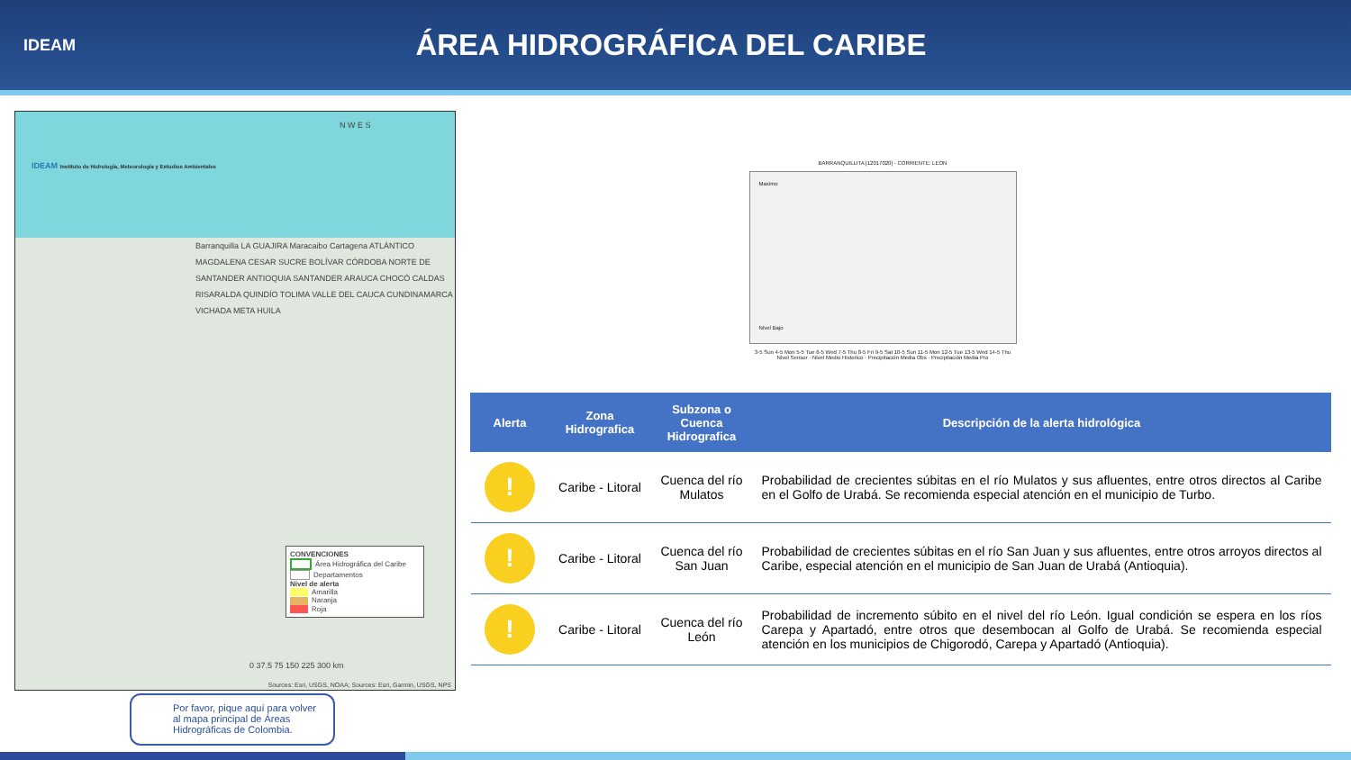IDEAM
ÁREA HIDROGRÁFICA DEL CARIBE
IDEAM Instituto de Hidrología, Meteorología y Estudios Ambientales
N W E S
Barranquilla LA GUAJIRA Maracaibo Cartagena ATLÁNTICO MAGDALENA CESAR SUCRE BOLÍVAR CÓRDOBA NORTE DE SANTANDER ANTIOQUIA SANTANDER ARAUCA CHOCÓ CALDAS RISARALDA QUINDÍO TOLIMA VALLE DEL CAUCA CUNDINAMARCA VICHADA META HUILA
CONVENCIONES
Área Hidrográfica del Caribe
Departamentos
Nivel de alerta
Amarilla
Naranja
Roja
0 37.5 75 150 225 300 km
Sources: Esri, USGS, NOAA; Sources: Esri, Garmin, USGS, NPS
Por favor, pique aquí para volver al mapa principal de Áreas Hidrográficas de Colombia.
BARRANQUILLITA [12017020] - CORRIENTE: LEON
Maximo
Nivel Bajo
3-5 Sun 4-5 Mon 5-5 Tue 6-5 Wed 7-5 Thu 8-5 Fri 9-5 Sat 10-5 Sun 11-5 Mon 12-5 Tue 13-5 Wed 14-5 Thu
Nivel Sensor · Nivel Medio Historico · Precipitación Media Obs · Precipitación Media Pro
| Alerta | Zona Hidrografica | Subzona o Cuenca Hidrografica | Descripción de la alerta hidrológica |
| --- | --- | --- | --- |
| ! | Caribe - Litoral | Cuenca del río Mulatos | Probabilidad de crecientes súbitas en el río Mulatos y sus afluentes, entre otros directos al Caribe en el Golfo de Urabá. Se recomienda especial atención en el municipio de Turbo. |
| ! | Caribe - Litoral | Cuenca del río San Juan | Probabilidad de crecientes súbitas en el río San Juan y sus afluentes, entre otros arroyos directos al Caribe, especial atención en el municipio de San Juan de Urabá (Antioquia). |
| ! | Caribe - Litoral | Cuenca del río León | Probabilidad de incremento súbito en el nivel del río León. Igual condición se espera en los ríos Carepa y Apartadó, entre otros que desembocan al Golfo de Urabá. Se recomienda especial atención en los municipios de Chigorodó, Carepa y Apartadó (Antioquia). |